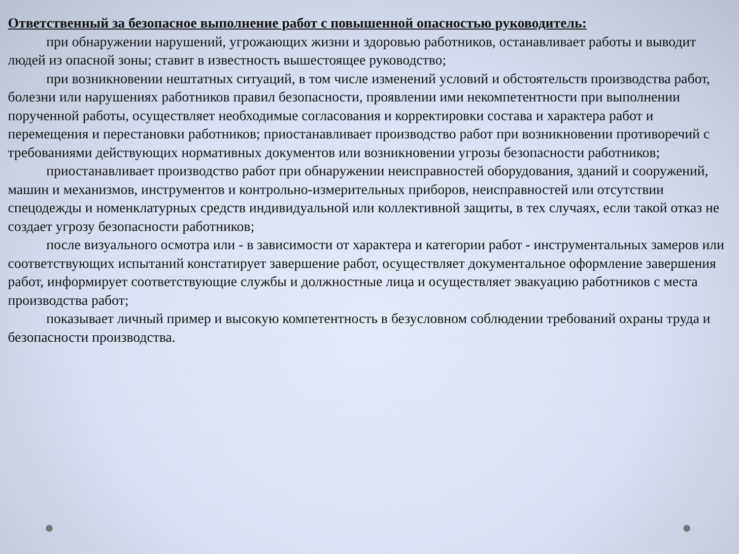Ответственный за безопасное выполнение работ с повышенной опасностью руководитель:
при обнаружении нарушений, угрожающих жизни и здоровью работников, останавливает работы и выводит людей из опасной зоны; ставит в известность вышестоящее руководство;
при возникновении нештатных ситуаций, в том числе изменений условий и обстоятельств производства работ, болезни или нарушениях работников правил безопасности, проявлении ими некомпетентности при выполнении порученной работы, осуществляет необходимые согласования и корректировки состава и характера работ и перемещения и перестановки работников; приостанавливает производство работ при возникновении противоречий с требованиями действующих нормативных документов или возникновении угрозы безопасности работников;
приостанавливает производство работ при обнаружении неисправностей оборудования, зданий и сооружений, машин и механизмов, инструментов и контрольно-измерительных приборов, неисправностей или отсутствии спецодежды и номенклатурных средств индивидуальной или коллективной защиты, в тех случаях, если такой отказ не создает угрозу безопасности работников;
после визуального осмотра или - в зависимости от характера и категории работ - инструментальных замеров или соответствующих испытаний констатирует завершение работ, осуществляет документальное оформление завершения работ, информирует соответствующие службы и должностные лица и осуществляет эвакуацию работников с места производства работ;
показывает личный пример и высокую компетентность в безусловном соблюдении требований охраны труда и безопасности производства.